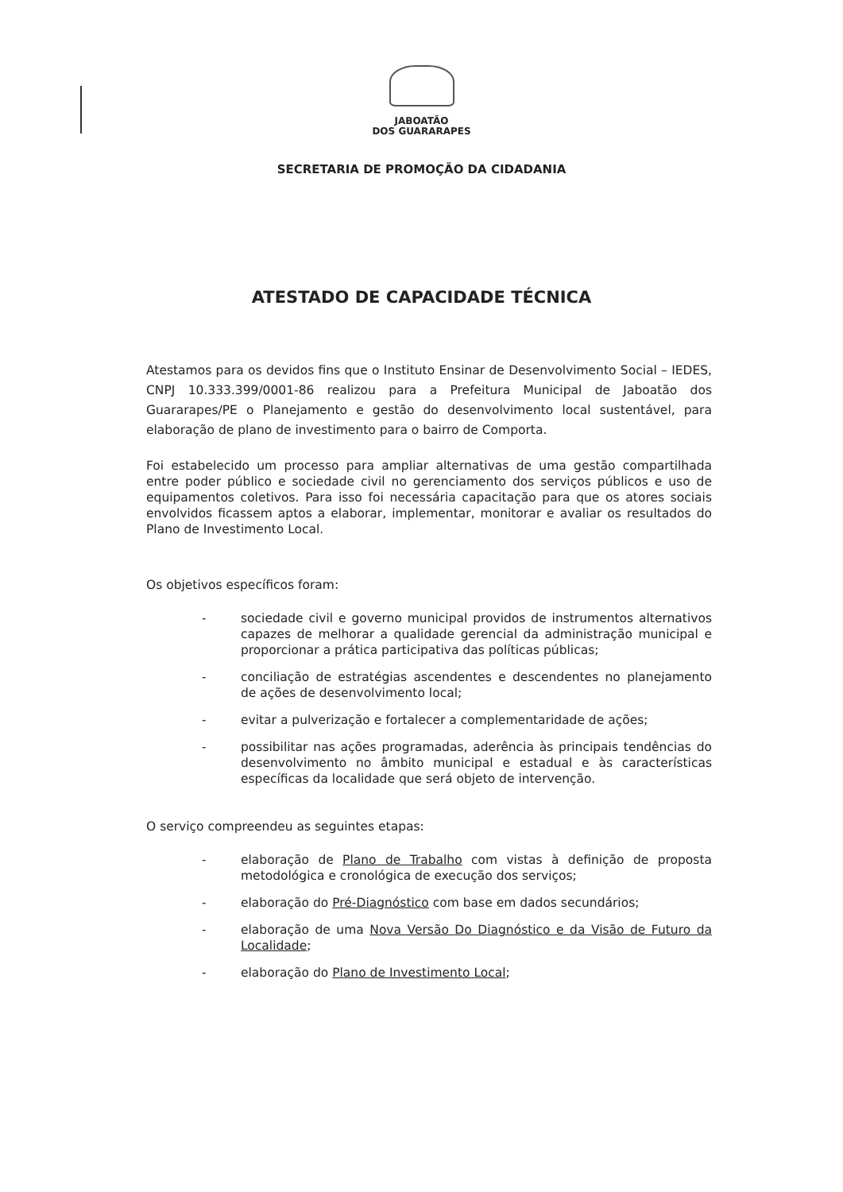JABOATÃO
DOS GUARARAPES
SECRETARIA DE PROMOÇÃO DA CIDADANIA
ATESTADO DE CAPACIDADE TÉCNICA
Atestamos para os devidos fins que o Instituto Ensinar de Desenvolvimento Social – IEDES, CNPJ 10.333.399/0001-86 realizou para a Prefeitura Municipal de Jaboatão dos Guararapes/PE o Planejamento e gestão do desenvolvimento local sustentável, para elaboração de plano de investimento para o bairro de Comporta.
Foi estabelecido um processo para ampliar alternativas de uma gestão compartilhada entre poder público e sociedade civil no gerenciamento dos serviços públicos e uso de equipamentos coletivos. Para isso foi necessária capacitação para que os atores sociais envolvidos ficassem aptos a elaborar, implementar, monitorar e avaliar os resultados do Plano de Investimento Local.
Os objetivos específicos foram:
- sociedade civil e governo municipal providos de instrumentos alternativos capazes de melhorar a qualidade gerencial da administração municipal e proporcionar a prática participativa das políticas públicas;
- conciliação de estratégias ascendentes e descendentes no planejamento de ações de desenvolvimento local;
- evitar a pulverização e fortalecer a complementaridade de ações;
- possibilitar nas ações programadas, aderência às principais tendências do desenvolvimento no âmbito municipal e estadual e às características específicas da localidade que será objeto de intervenção.
O serviço compreendeu as seguintes etapas:
- elaboração de Plano de Trabalho com vistas à definição de proposta metodológica e cronológica de execução dos serviços;
- elaboração do Pré-Diagnóstico com base em dados secundários;
- elaboração de uma Nova Versão Do Diagnóstico e da Visão de Futuro da Localidade;
- elaboração do Plano de Investimento Local;